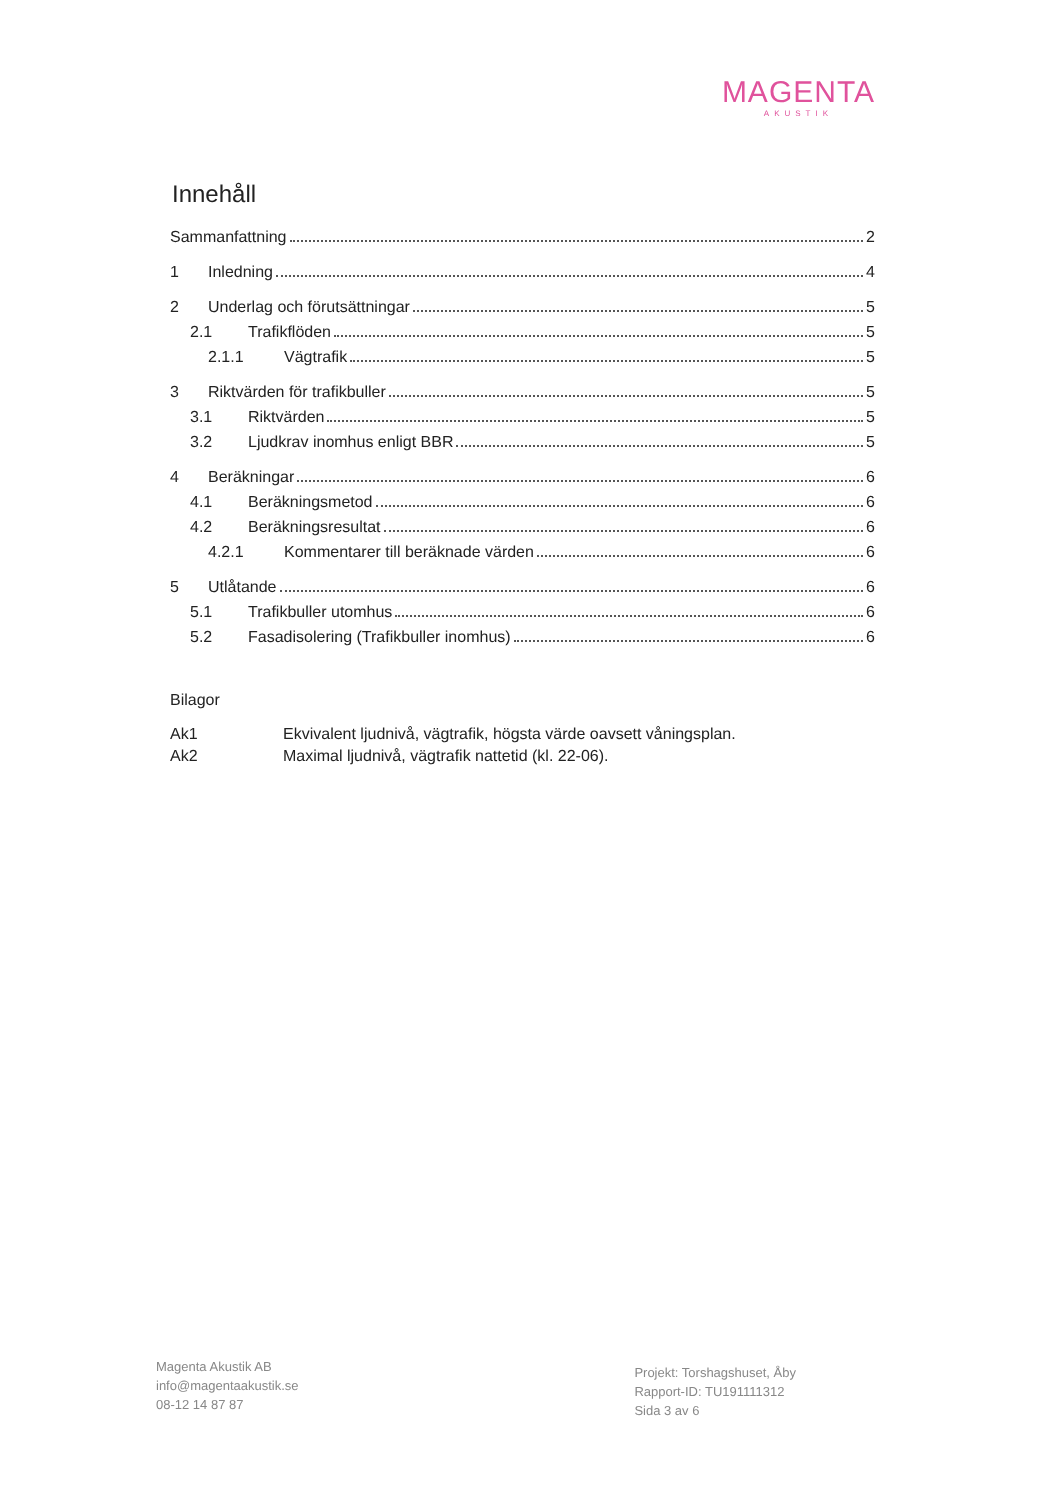MAGENTA
AKUSTIK
Innehåll
Sammanfattning 2
1 Inledning 4
2 Underlag och förutsättningar 5
2.1 Trafikflöden 5
2.1.1 Vägtrafik 5
3 Riktvärden för trafikbuller 5
3.1 Riktvärden 5
3.2 Ljudkrav inomhus enligt BBR 5
4 Beräkningar 6
4.1 Beräkningsmetod 6
4.2 Beräkningsresultat 6
4.2.1 Kommentarer till beräknade värden 6
5 Utlåtande 6
5.1 Trafikbuller utomhus 6
5.2 Fasadisolering (Trafikbuller inomhus) 6
Bilagor
| Ak1 | Ekvivalent ljudnivå, vägtrafik, högsta värde oavsett våningsplan. |
| Ak2 | Maximal ljudnivå, vägtrafik nattetid (kl. 22-06). |
Magenta Akustik AB
info@magentaakustik.se
08-12 14 87 87
Projekt: Torshagshuset, Åby
Rapport-ID: TU191111312
Sida 3 av 6